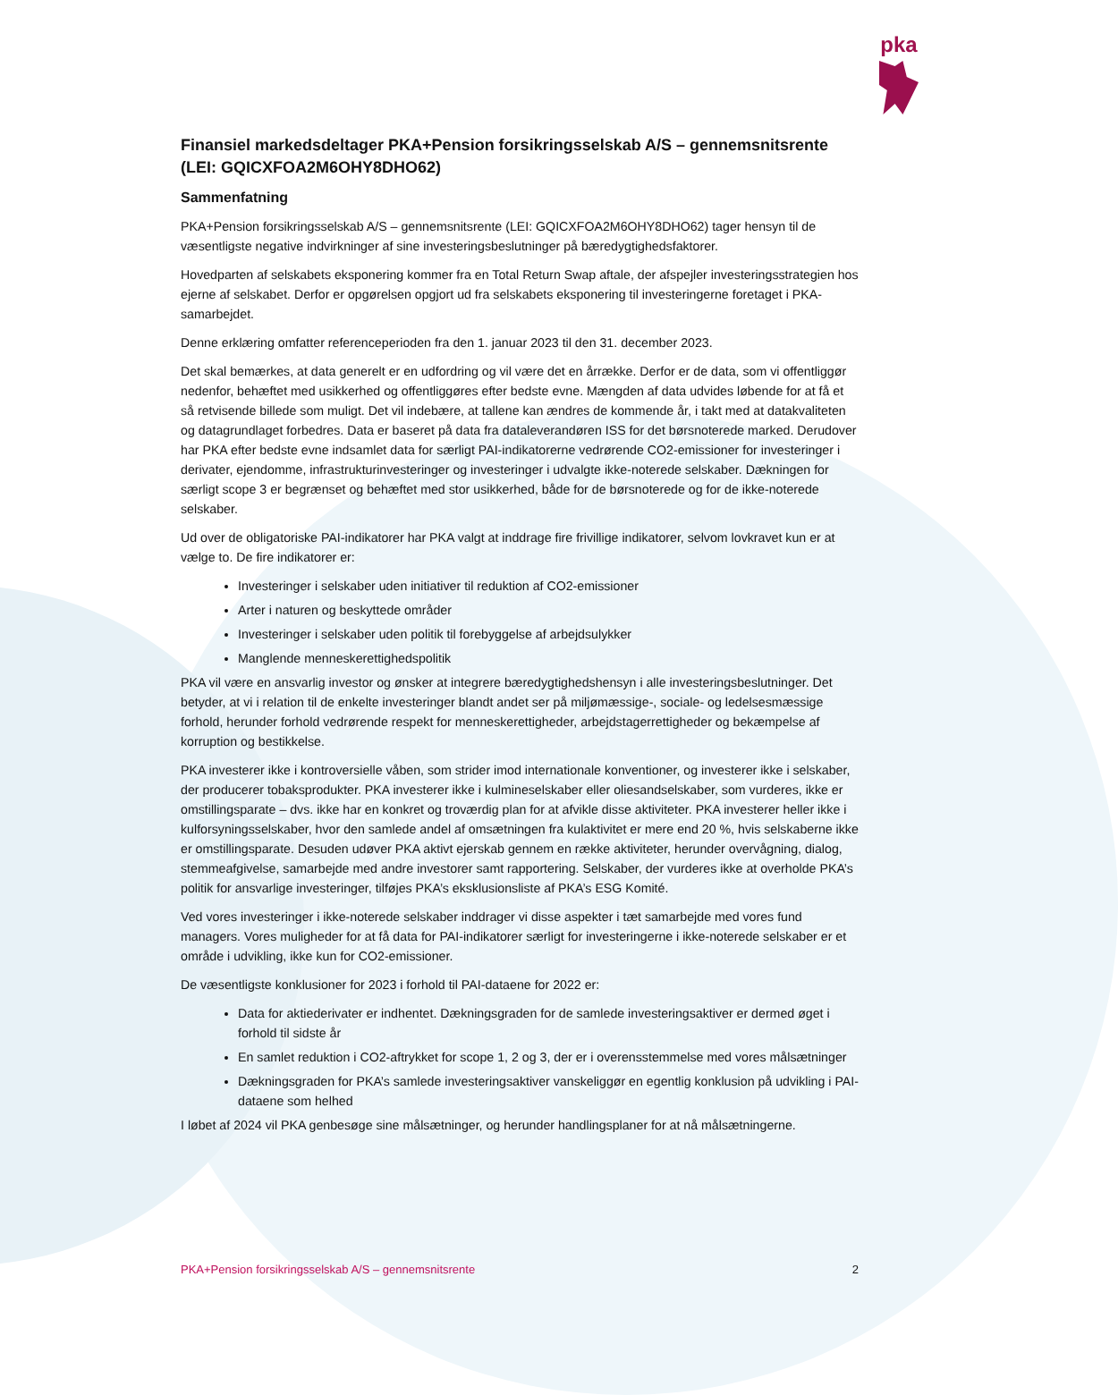pka
Finansiel markedsdeltager PKA+Pension forsikringsselskab A/S – gennemsnitsrente (LEI: GQICXFOA2M6OHY8DHO62)
Sammenfatning
PKA+Pension forsikringsselskab A/S – gennemsnitsrente (LEI: GQICXFOA2M6OHY8DHO62) tager hensyn til de væsentligste negative indvirkninger af sine investeringsbeslutninger på bæredygtighedsfaktorer.
Hovedparten af selskabets eksponering kommer fra en Total Return Swap aftale, der afspejler investeringsstrategien hos ejerne af selskabet. Derfor er opgørelsen opgjort ud fra selskabets eksponering til investeringerne foretaget i PKA-samarbejdet.
Denne erklæring omfatter referenceperioden fra den 1. januar 2023 til den 31. december 2023.
Det skal bemærkes, at data generelt er en udfordring og vil være det en årrække. Derfor er de data, som vi offentliggør nedenfor, behæftet med usikkerhed og offentliggøres efter bedste evne. Mængden af data udvides løbende for at få et så retvisende billede som muligt. Det vil indebære, at tallene kan ændres de kommende år, i takt med at datakvaliteten og datagrundlaget forbedres. Data er baseret på data fra dataleverandøren ISS for det børsnoterede marked. Derudover har PKA efter bedste evne indsamlet data for særligt PAI-indikatorerne vedrørende CO2-emissioner for investeringer i derivater, ejendomme, infrastrukturinvesteringer og investeringer i udvalgte ikke-noterede selskaber. Dækningen for særligt scope 3 er begrænset og behæftet med stor usikkerhed, både for de børsnoterede og for de ikke-noterede selskaber.
Ud over de obligatoriske PAI-indikatorer har PKA valgt at inddrage fire frivillige indikatorer, selvom lovkravet kun er at vælge to. De fire indikatorer er:
Investeringer i selskaber uden initiativer til reduktion af CO2-emissioner
Arter i naturen og beskyttede områder
Investeringer i selskaber uden politik til forebyggelse af arbejdsulykker
Manglende menneskerettighedspolitik
PKA vil være en ansvarlig investor og ønsker at integrere bæredygtighedshensyn i alle investeringsbeslutninger. Det betyder, at vi i relation til de enkelte investeringer blandt andet ser på miljømæssige-, sociale- og ledelsesmæssige forhold, herunder forhold vedrørende respekt for menneskerettigheder, arbejdstagerrettigheder og bekæmpelse af korruption og bestikkelse.
PKA investerer ikke i kontroversielle våben, som strider imod internationale konventioner, og investerer ikke i selskaber, der producerer tobaksprodukter. PKA investerer ikke i kulmineselskaber eller oliesandselskaber, som vurderes, ikke er omstillingsparate – dvs. ikke har en konkret og troværdig plan for at afvikle disse aktiviteter. PKA investerer heller ikke i kulforsyningsselskaber, hvor den samlede andel af omsætningen fra kulaktivitet er mere end 20 %, hvis selskaberne ikke er omstillingsparate. Desuden udøver PKA aktivt ejerskab gennem en række aktiviteter, herunder overvågning, dialog, stemmeafgivelse, samarbejde med andre investorer samt rapportering. Selskaber, der vurderes ikke at overholde PKA’s politik for ansvarlige investeringer, tilføjes PKA’s eksklusionsliste af PKA’s ESG Komité.
Ved vores investeringer i ikke-noterede selskaber inddrager vi disse aspekter i tæt samarbejde med vores fund managers. Vores muligheder for at få data for PAI-indikatorer særligt for investeringerne i ikke-noterede selskaber er et område i udvikling, ikke kun for CO2-emissioner.
De væsentligste konklusioner for 2023 i forhold til PAI-dataene for 2022 er:
Data for aktiederivater er indhentet. Dækningsgraden for de samlede investeringsaktiver er dermed øget i forhold til sidste år
En samlet reduktion i CO2-aftrykket for scope 1, 2 og 3, der er i overensstemmelse med vores målsætninger
Dækningsgraden for PKA’s samlede investeringsaktiver vanskeliggør en egentlig konklusion på udvikling i PAI-dataene som helhed
I løbet af 2024 vil PKA genbesøge sine målsætninger, og herunder handlingsplaner for at nå målsætningerne.
PKA+Pension forsikringsselskab A/S – gennemsnitsrente 2